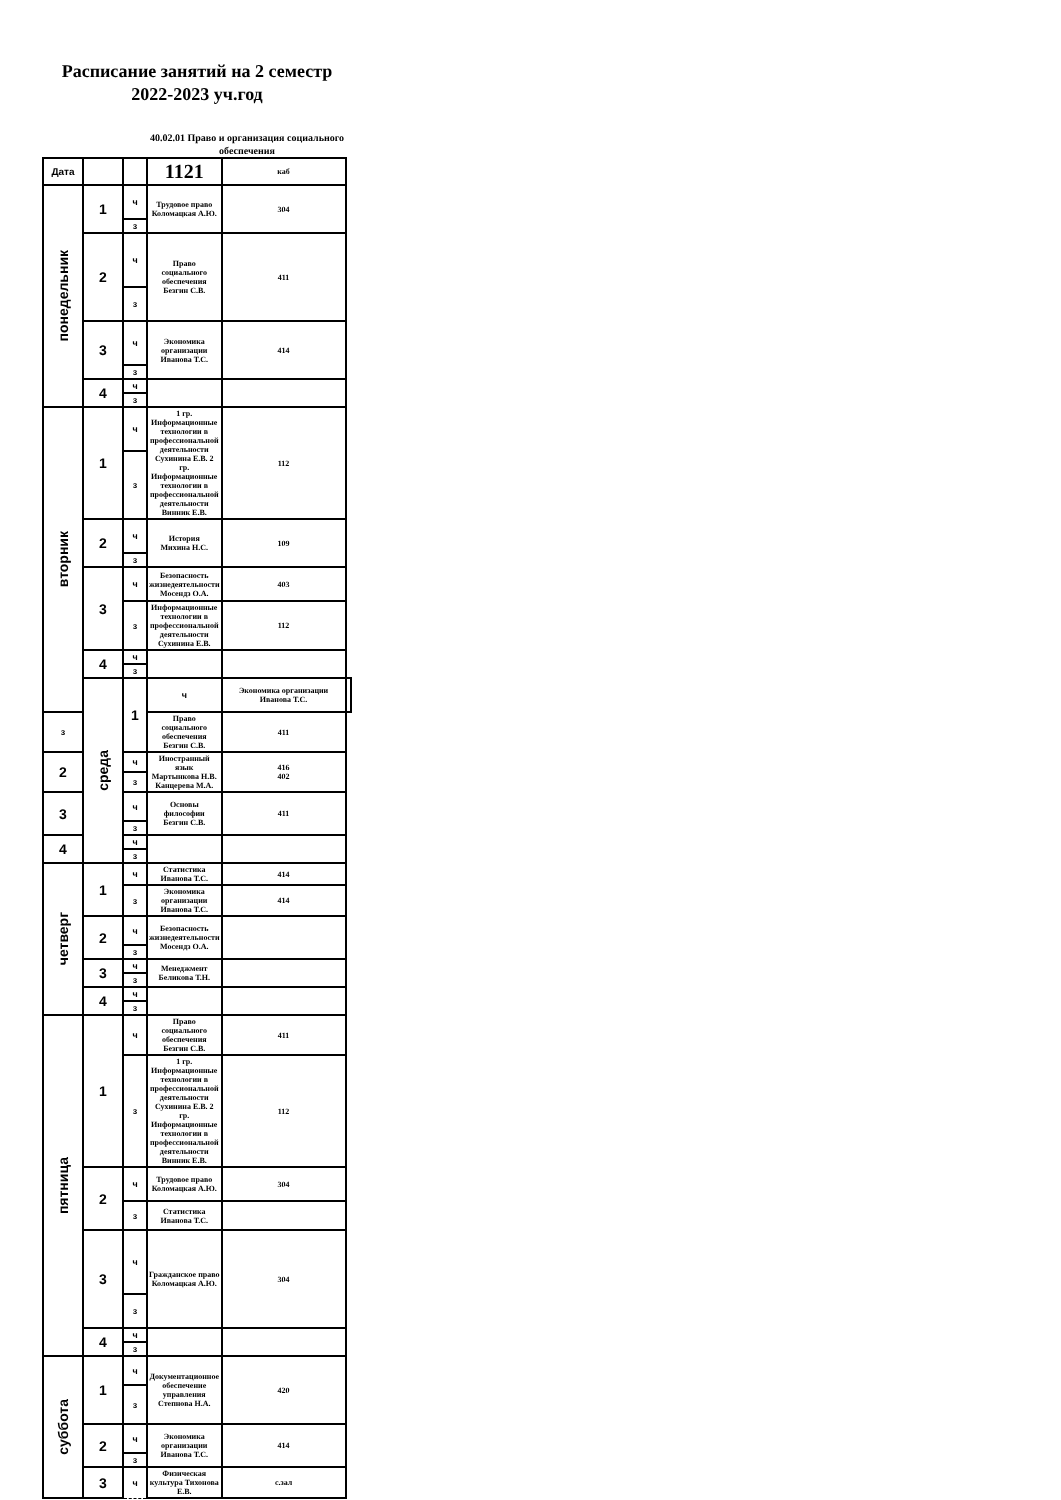Расписание занятий на 2 семестр
2022-2023 уч.год
40.02.01 Право и организация социального обеспечения
| Дата | | | 1121 | каб | |
| --- | --- | --- | --- | --- | --- |
| понедельник | 1 | ч | Трудовое право Коломацкая А.Ю. | 304 | |
| | | з | | | |
| | 2 | ч | Право социального обеспечения Безгин С.В. | 411 | |
| | | з | | | |
| | 3 | ч | Экономика организации Иванова Т.С. | 414 | |
| | | з | | | |
| | 4 | ч | | | |
| | | з | | | |
| вторник | 1 | ч | 1 гр. Информационные технологии в профессиональной деятельности Сухинина Е.В. 2 гр. Информационные технологии в профессиональной деятельности Винник Е.В. | 112 | |
| | | з | | | |
| | 2 | ч | История Михина Н.С. | 109 | |
| | | з | | | |
| | 3 | ч | Безопасность жизнедеятельности Мосендз О.А. | 403 | |
| | | з | Информационные технологии в профессиональной деятельности Сухинина Е.В. | 112 | |
| | 4 | ч | | | |
| | | з | | | |
| | среда | 1 | ч | Экономика организации Иванова Т.С. | |
| з | | | Право социального обеспечения Безгин С.В. | 411 | |
| 2 | | ч | Иностранный язык Мартынкова Н.В. Канцерева М.А. | 416 402 | |
| | | з | | | |
| 3 | | ч | Основы философии Безгин С.В. | 411 | |
| | | з | | | |
| 4 | | ч | | | |
| | | з | | | |
| четверг | 1 | ч | Статистика Иванова Т.С. | 414 | |
| | | з | Экономика организации Иванова Т.С. | 414 | |
| | 2 | ч | Безопасность жизнедеятельности Мосендз О.А. | | |
| | | з | | | |
| | 3 | ч | Менеджмент Беликова Т.Н. | | |
| | | з | | | |
| | 4 | ч | | | |
| | | з | | | |
| пятница | 1 | ч | Право социального обеспечения Безгин С.В. | 411 | |
| | | з | 1 гр. Информационные технологии в профессиональной деятельности Сухинина Е.В. 2 гр. Информационные технологии в профессиональной деятельности Винник Е.В. | 112 | |
| | 2 | ч | Трудовое право Коломацкая А.Ю. | 304 | |
| | | з | Статистика Иванова Т.С. | | |
| | 3 | ч | Гражданское право Коломацкая А.Ю. | 304 | |
| | | з | | | |
| | 4 | ч | | | |
| | | з | | | |
| суббота | 1 | ч | Документационное обеспечение управления Степнова Н.А. | 420 | |
| | | з | | | |
| | 2 | ч | Экономика организации Иванова Т.С. | 414 | |
| | | з | | | |
| | 3 | ч | Физическая культура Тихонова Е.В. | с.зал | |